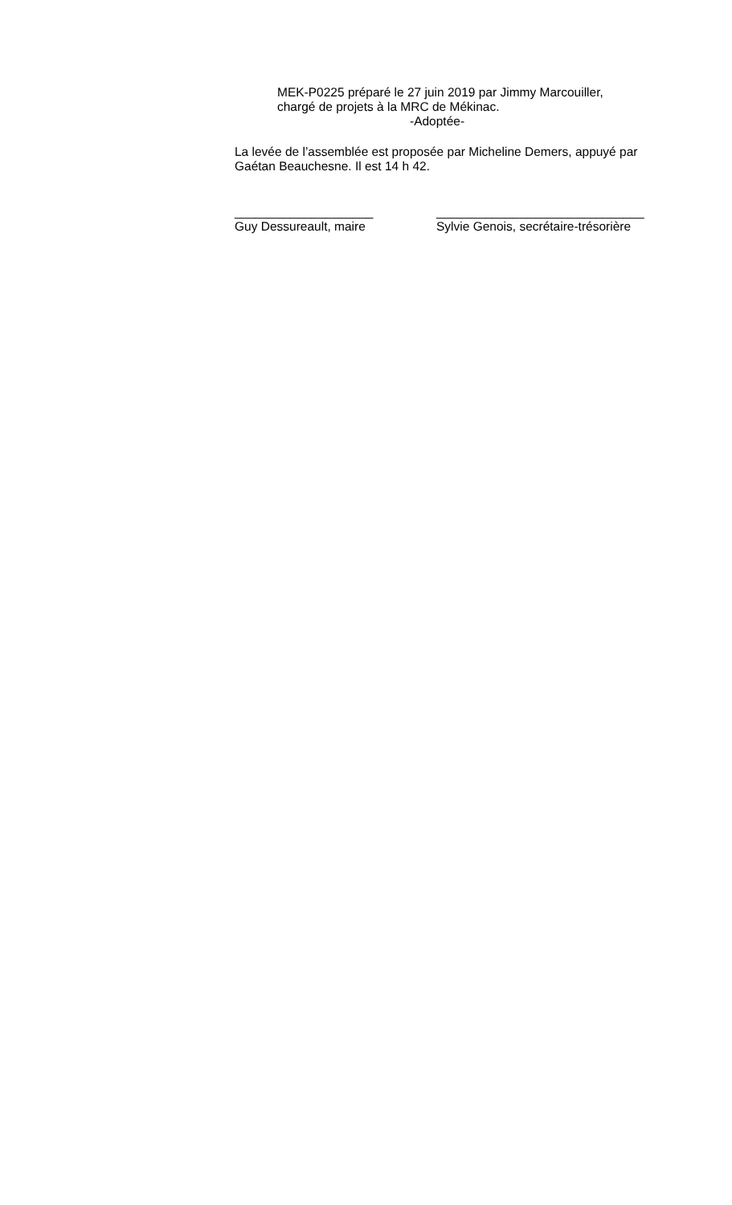MEK-P0225 préparé le 27 juin 2019 par Jimmy Marcouiller, chargé de projets à la MRC de Mékinac.
-Adoptée-
La levée de l’assemblée est proposée par Micheline Demers, appuyé par Gaétan Beauchesne. Il est 14 h 42.
____________________ Guy Dessureault, maire
______________________________ Sylvie Genois, secrétaire-trésorière